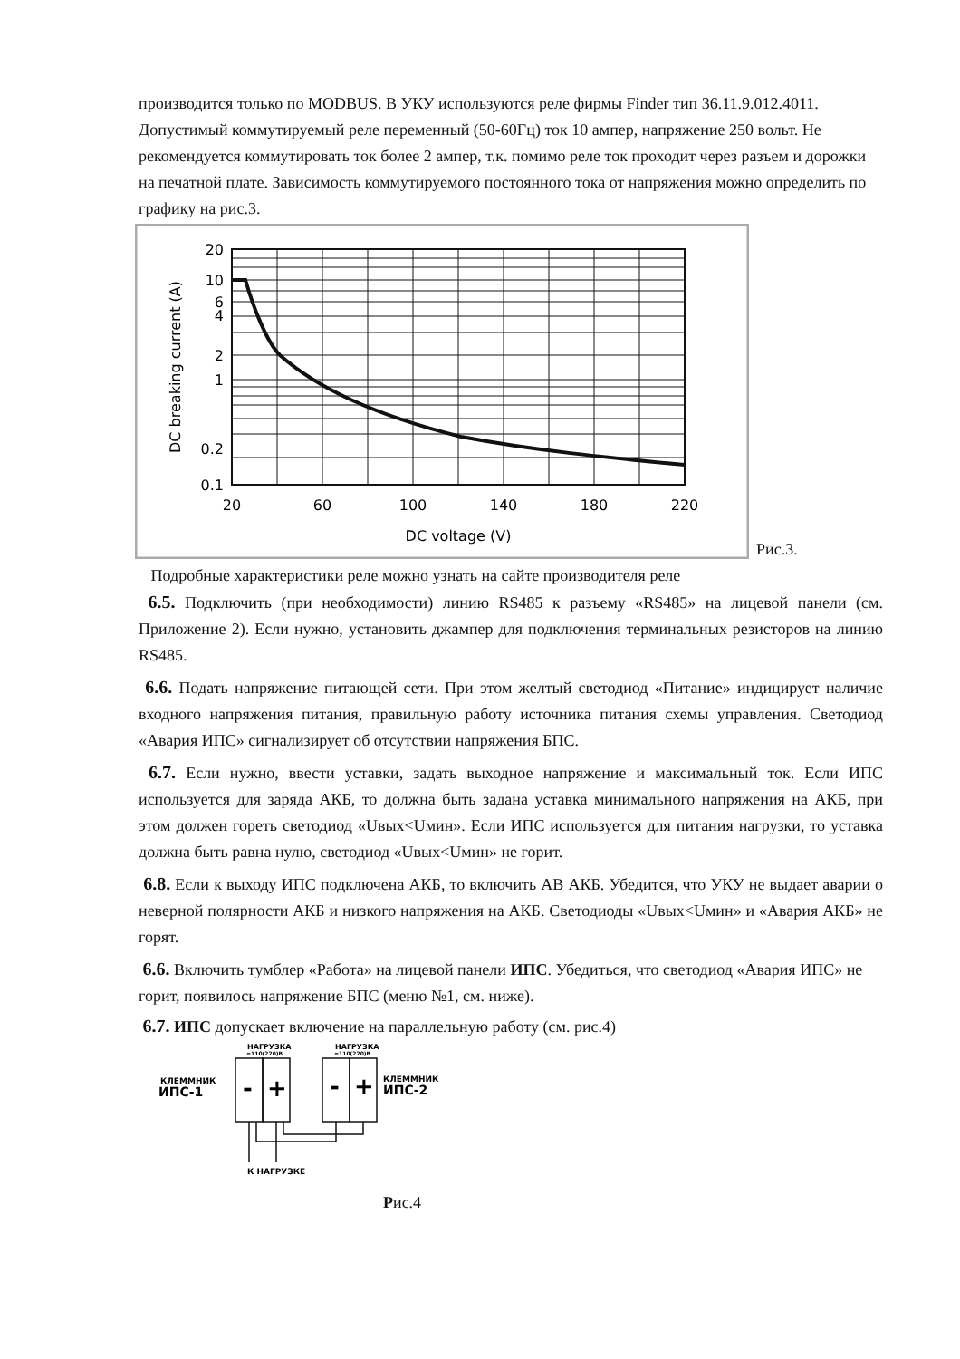производится только по MODBUS. В УКУ используются реле фирмы Finder тип 36.11.9.012.4011. Допустимый коммутируемый реле переменный (50-60Гц) ток 10 ампер, напряжение 250 вольт. Не рекомендуется коммутировать ток более 2 ампер, т.к. помимо реле ток проходит через разъем и дорожки на печатной плате. Зависимость коммутируемого постоянного тока от напряжения можно определить по графику на рис.3.
20
10
6
4
2
1
0.2
0.1
20
60
100
140
180
220
DC voltage (V)
DC breaking current (A)
Рис.3.
Подробные характеристики реле можно узнать на сайте производителя реле
6.5. Подключить (при необходимости) линию RS485 к разъему «RS485» на лицевой панели (см. Приложение 2). Если нужно, установить джампер для подключения терминальных резисторов на линию RS485.
6.6. Подать напряжение питающей сети. При этом желтый светодиод «Питание» индицирует наличие входного напряжения питания, правильную работу источника питания схемы управления. Светодиод «Авария ИПС» сигнализирует об отсутствии напряжения БПС.
6.7. Если нужно, ввести уставки, задать выходное напряжение и максимальный ток. Если ИПС используется для заряда АКБ, то должна быть задана уставка минимального напряжения на АКБ, при этом должен гореть светодиод «Uвых<Uмин». Если ИПС используется для питания нагрузки, то уставка должна быть равна нулю, светодиод «Uвых<Uмин» не горит.
6.8. Если к выходу ИПС подключена АКБ, то включить АВ АКБ. Убедится, что УКУ не выдает аварии о неверной полярности АКБ и низкого напряжения на АКБ. Светодиоды «Uвых<Uмин» и «Авария АКБ» не горят.
6.6. Включить тумблер «Работа» на лицевой панели ИПС. Убедиться, что светодиод «Авария ИПС» не горит, появилось напряжение БПС (меню №1, см. ниже).
6.7. ИПС допускает включение на параллельную работу (см. рис.4)
НАГРУЗКА
=110(220)В
НАГРУЗКА
=110(220)В
КЛЕММНИК
ИПС-1
КЛЕММНИК
ИПС-2
К НАГРУЗКЕ
-
+
-
+
Рис.4